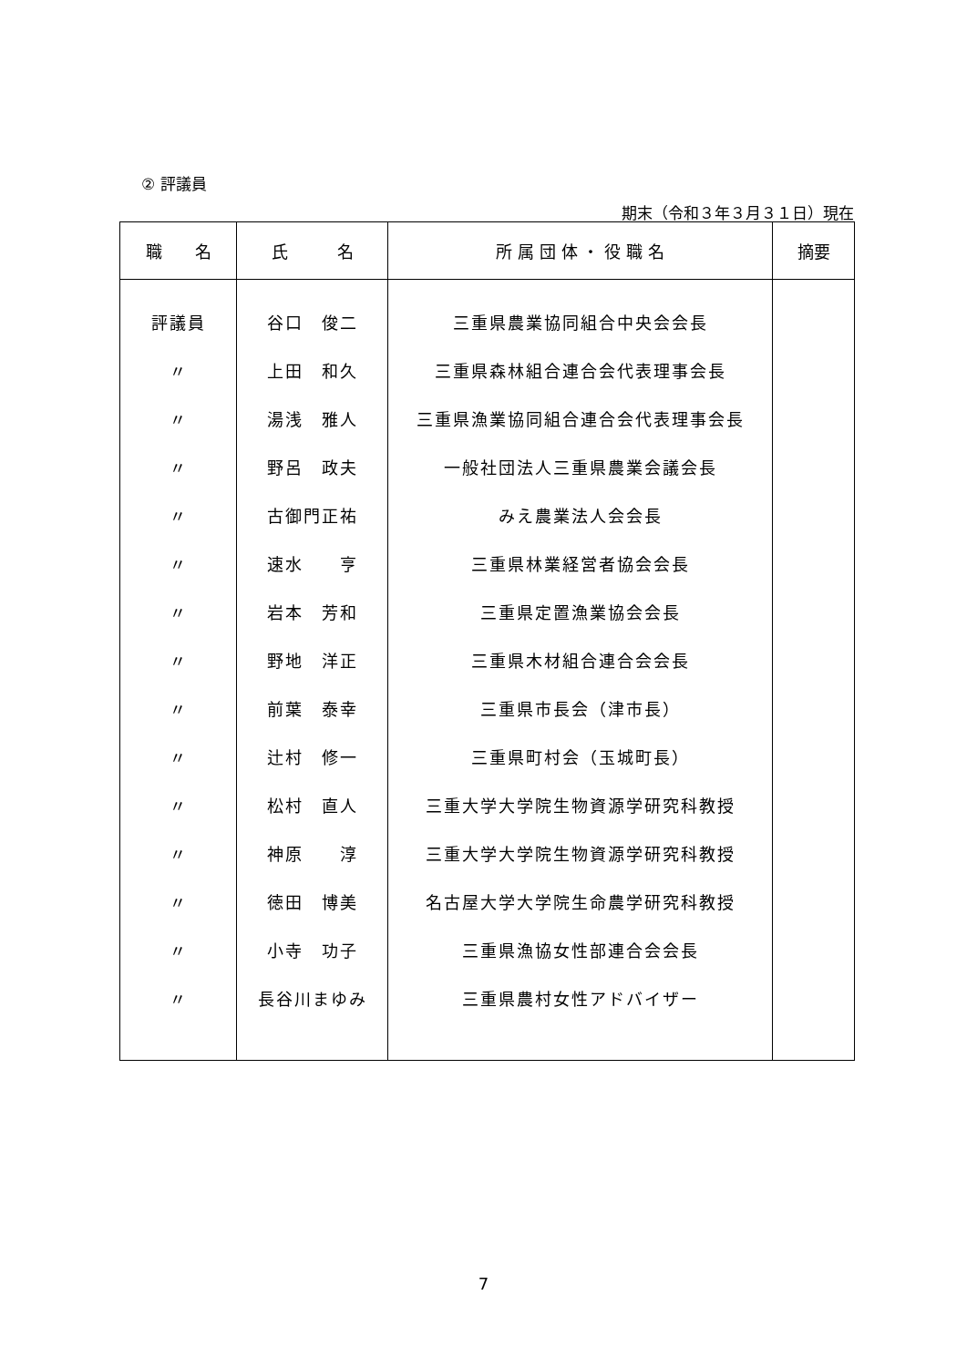② 評議員
期末（令和３年３月３１日）現在
| 職 名 | 氏 名 | 所 属 団 体 ・ 役 職 名 | 摘要 |
| --- | --- | --- | --- |
| 評議員 | 谷口 俊二 | 三重県農業協同組合中央会会長 | |
| 〃 | 上田 和久 | 三重県森林組合連合会代表理事会長 | |
| 〃 | 湯浅 雅人 | 三重県漁業協同組合連合会代表理事会長 | |
| 〃 | 野呂 政夫 | 一般社団法人三重県農業会議会長 | |
| 〃 | 古御門正祐 | みえ農業法人会会長 | |
| 〃 | 速水 亨 | 三重県林業経営者協会会長 | |
| 〃 | 岩本 芳和 | 三重県定置漁業協会会長 | |
| 〃 | 野地 洋正 | 三重県木材組合連合会会長 | |
| 〃 | 前葉 泰幸 | 三重県市長会（津市長） | |
| 〃 | 辻村 修一 | 三重県町村会（玉城町長） | |
| 〃 | 松村 直人 | 三重大学大学院生物資源学研究科教授 | |
| 〃 | 神原 淳 | 三重大学大学院生物資源学研究科教授 | |
| 〃 | 徳田 博美 | 名古屋大学大学院生命農学研究科教授 | |
| 〃 | 小寺 功子 | 三重県漁協女性部連合会会長 | |
| 〃 | 長谷川まゆみ | 三重県農村女性アドバイザー | |
7